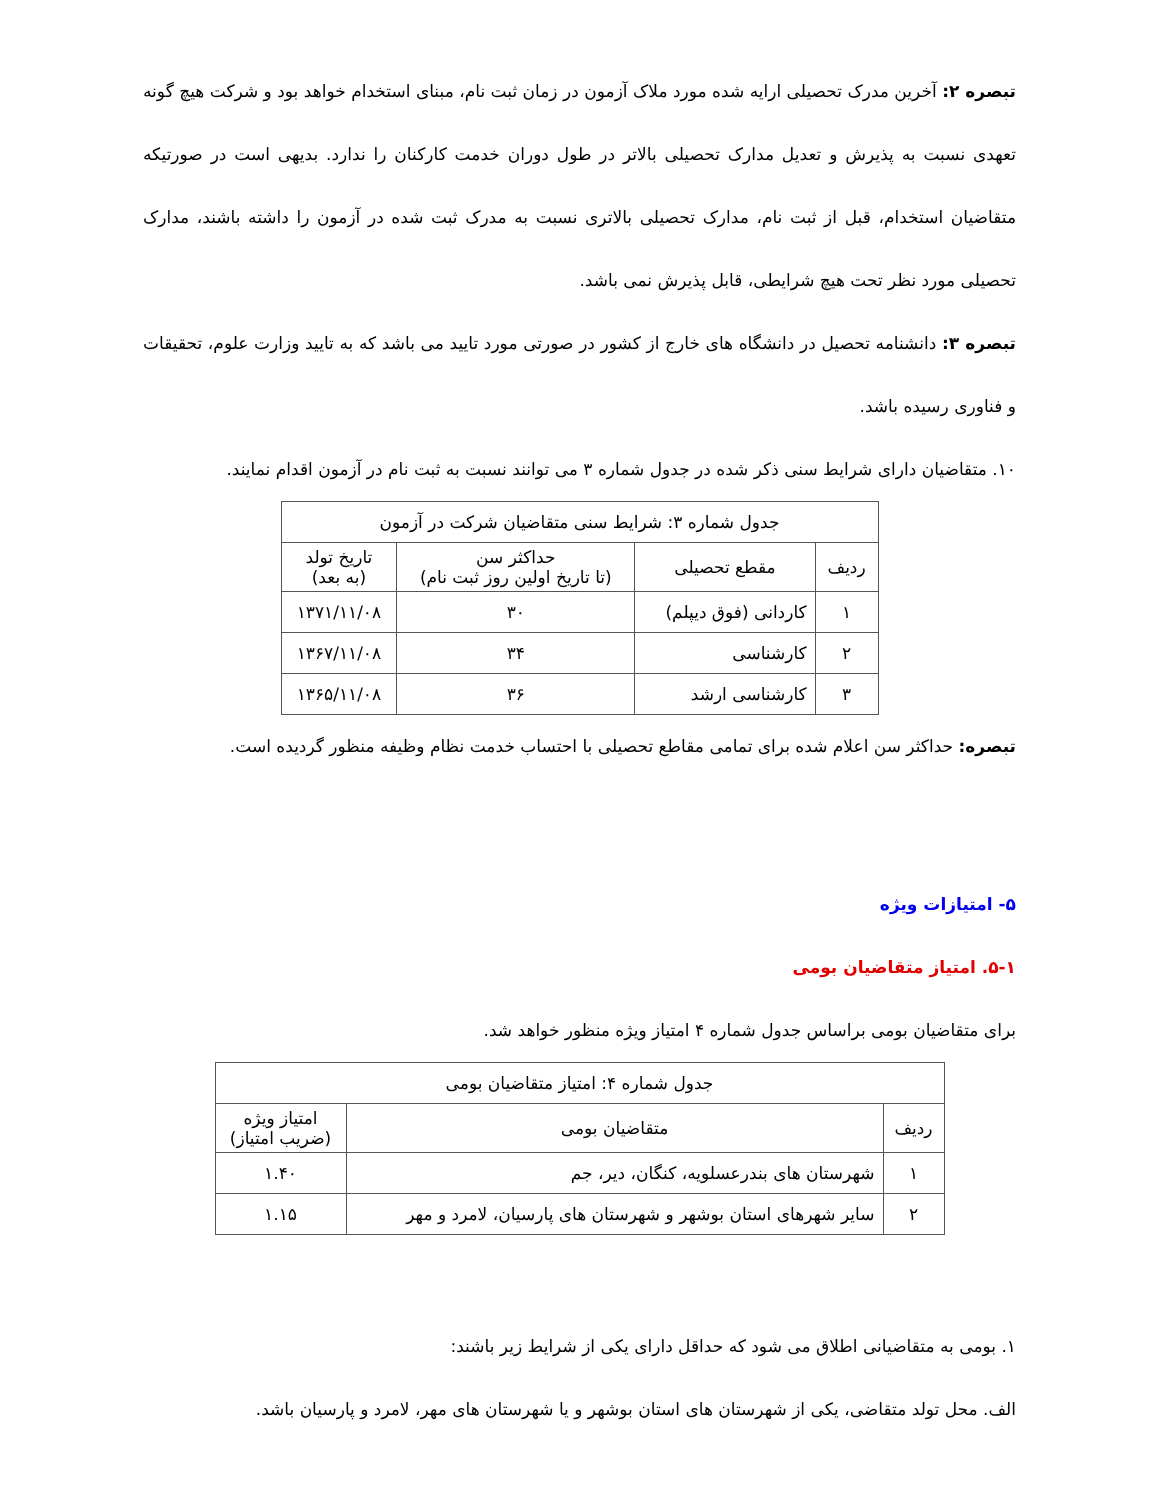تبصره ۲: آخرین مدرک تحصیلی ارایه شده مورد ملاک آزمون در زمان ثبت نام، مبنای استخدام خواهد بود و شرکت هیچ گونه تعهدی نسبت به پذیرش و تعدیل مدارک تحصیلی بالاتر در طول دوران خدمت کارکنان را ندارد. بدیهی است در صورتیکه متقاضیان استخدام، قبل از ثبت نام، مدارک تحصیلی بالاتری نسبت به مدرک ثبت شده در آزمون را داشته باشند، مدارک تحصیلی مورد نظر تحت هیچ شرایطی، قابل پذیرش نمی باشد.
تبصره ۳: دانشنامه تحصیل در دانشگاه های خارج از کشور در صورتی مورد تایید می باشد که به تایید وزارت علوم، تحقیقات و فناوری رسیده باشد.
۱۰. متقاضیان دارای شرایط سنی ذکر شده در جدول شماره ۳ می توانند نسبت به ثبت نام در آزمون اقدام نمایند.
| جدول شماره ۳: شرایط سنی متقاضیان شرکت در آزمون | | | |
| --- | --- | --- | --- |
| ردیف | مقطع تحصیلی | حداکثر سن (تا تاریخ اولین روز ثبت نام) | تاریخ تولد (به بعد) |
| ۱ | کاردانی (فوق دیپلم) | ۳۰ | ۱۳۷۱/۱۱/۰۸ |
| ۲ | کارشناسی | ۳۴ | ۱۳۶۷/۱۱/۰۸ |
| ۳ | کارشناسی ارشد | ۳۶ | ۱۳۶۵/۱۱/۰۸ |
تبصره: حداکثر سن اعلام شده برای تمامی مقاطع تحصیلی با احتساب خدمت نظام وظیفه منظور گردیده است.
۵- امتیازات ویژه
۵-۱. امتیاز متقاضیان بومی
برای متقاضیان بومی براساس جدول شماره ۴ امتیاز ویژه منظور خواهد شد.
| جدول شماره ۴: امتیاز متقاضیان بومی | | |
| --- | --- | --- |
| ردیف | متقاضیان بومی | امتیاز ویژه (ضریب امتیاز) |
| ۱ | شهرستان های بندرعسلویه، کنگان، دیر، جم | ۱.۴۰ |
| ۲ | سایر شهرهای استان بوشهر و شهرستان های پارسیان، لامرد و مهر | ۱.۱۵ |
۱. بومی به متقاضیانی اطلاق می شود که حداقل دارای یکی از شرایط زیر باشند:
الف. محل تولد متقاضی، یکی از شهرستان های استان بوشهر و یا شهرستان های مهر، لامرد و پارسیان باشد.